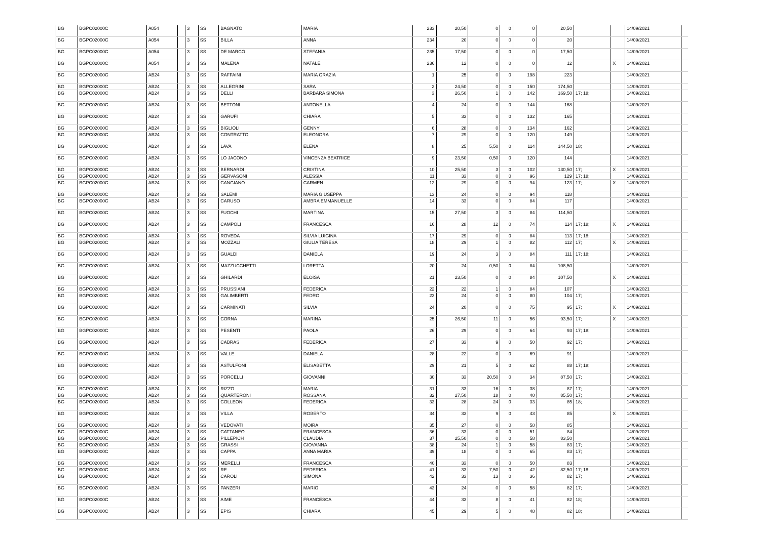| BG | BGPC02000C | A054 | | 3 | SS | BAGNATO | MARIA | 233 | 20,50 | 0 | 0 | 0 | 20,50 | | | 14/09/2021 | |
| BG | BGPC02000C | A054 | | 3 | SS | BILLA | ANNA | 234 | 20 | 0 | 0 | 0 | 20 | | | 14/09/2021 | |
| BG | BGPC02000C | A054 | | 3 | SS | DE MARCO | STEFANIA | 235 | 17,50 | 0 | 0 | 0 | 17,50 | | | 14/09/2021 | |
| BG | BGPC02000C | A054 | | 3 | SS | MALENA | NATALE | 236 | 12 | 0 | 0 | 0 | 12 | | X | 14/09/2021 | |
| BG | BGPC02000C | AB24 | | 3 | SS | RAFFAINI | MARIA GRAZIA | 1 | 25 | 0 | 0 | 198 | 223 | | | 14/09/2021 | |
| BG | BGPC02000C | AB24 | | 3 | SS | ALLEGRINI | SARA | 2 | 24,50 | 0 | 0 | 150 | 174,50 | | | 14/09/2021 | |
| BG | BGPC02000C | AB24 | | 3 | SS | DELLI | BARBARA SIMONA | 3 | 26,50 | 1 | 0 | 142 | 169,50 | 17; 18; | | 14/09/2021 | |
| BG | BGPC02000C | AB24 | | 3 | SS | BETTONI | ANTONELLA | 4 | 24 | 0 | 0 | 144 | 168 | | | 14/09/2021 | |
| BG | BGPC02000C | AB24 | | 3 | SS | GARUFI | CHIARA | 5 | 33 | 0 | 0 | 132 | 165 | | | 14/09/2021 | |
| BG | BGPC02000C | AB24 | | 3 | SS | BIGLIOLI | GENNY | 6 | 28 | 0 | 0 | 134 | 162 | | | 14/09/2021 | |
| BG | BGPC02000C | AB24 | | 3 | SS | CONTRATTO | ELEONORA | 7 | 29 | 0 | 0 | 120 | 149 | | | 14/09/2021 | |
| BG | BGPC02000C | AB24 | | 3 | SS | LAVA | ELENA | 8 | 25 | 5,50 | 0 | 114 | 144,50 | 18; | | 14/09/2021 | |
| BG | BGPC02000C | AB24 | | 3 | SS | LO JACONO | VINCENZA BEATRICE | 9 | 23,50 | 0,50 | 0 | 120 | 144 | | | 14/09/2021 | |
| BG | BGPC02000C | AB24 | | 3 | SS | BERNARDI | CRISTINA | 10 | 25,50 | 3 | 0 | 102 | 130,50 | 17; | X | 14/09/2021 | |
| BG | BGPC02000C | AB24 | | 3 | SS | GERVASONI | ALESSIA | 11 | 33 | 0 | 0 | 96 | 129 | 17; 18; | | 14/09/2021 | |
| BG | BGPC02000C | AB24 | | 3 | SS | CANGIANO | CARMEN | 12 | 29 | 0 | 0 | 94 | 123 | 17; | X | 14/09/2021 | |
| BG | BGPC02000C | AB24 | | 3 | SS | SALEMI | MARIA GIUSEPPA | 13 | 24 | 0 | 0 | 94 | 118 | | | 14/09/2021 | |
| BG | BGPC02000C | AB24 | | 3 | SS | CARUSO | AMBRA EMMANUELLE | 14 | 33 | 0 | 0 | 84 | 117 | | | 14/09/2021 | |
| BG | BGPC02000C | AB24 | | 3 | SS | FUOCHI | MARTINA | 15 | 27,50 | 3 | 0 | 84 | 114,50 | | | 14/09/2021 | |
| BG | BGPC02000C | AB24 | | 3 | SS | CAMPOLI | FRANCESCA | 16 | 28 | 12 | 0 | 74 | 114 | 17; 18; | X | 14/09/2021 | |
| BG | BGPC02000C | AB24 | | 3 | SS | ROVEDA | SILVIA LUIGINA | 17 | 29 | 0 | 0 | 84 | 113 | 17; 18; | | 14/09/2021 | |
| BG | BGPC02000C | AB24 | | 3 | SS | MOZZALI | GIULIA TERESA | 18 | 29 | 1 | 0 | 82 | 112 | 17; | X | 14/09/2021 | |
| BG | BGPC02000C | AB24 | | 3 | SS | GUALDI | DANIELA | 19 | 24 | 3 | 0 | 84 | 111 | 17; 18; | | 14/09/2021 | |
| BG | BGPC02000C | AB24 | | 3 | SS | MAZZUCCHETTI | LORETTA | 20 | 24 | 0,50 | 0 | 84 | 108,50 | | | 14/09/2021 | |
| BG | BGPC02000C | AB24 | | 3 | SS | GHILARDI | ELOISA | 21 | 23,50 | 0 | 0 | 84 | 107,50 | | X | 14/09/2021 | |
| BG | BGPC02000C | AB24 | | 3 | SS | PRUSSIANI | FEDERICA | 22 | 22 | 1 | 0 | 84 | 107 | | | 14/09/2021 | |
| BG | BGPC02000C | AB24 | | 3 | SS | GALIMBERTI | FEDRO | 23 | 24 | 0 | 0 | 80 | 104 | 17; | | 14/09/2021 | |
| BG | BGPC02000C | AB24 | | 3 | SS | CARMINATI | SILVIA | 24 | 20 | 0 | 0 | 75 | 95 | 17; | X | 14/09/2021 | |
| BG | BGPC02000C | AB24 | | 3 | SS | CORNA | MARINA | 25 | 26,50 | 11 | 0 | 56 | 93,50 | 17; | X | 14/09/2021 | |
| BG | BGPC02000C | AB24 | | 3 | SS | PESENTI | PAOLA | 26 | 29 | 0 | 0 | 64 | 93 | 17; 18; | | 14/09/2021 | |
| BG | BGPC02000C | AB24 | | 3 | SS | CABRAS | FEDERICA | 27 | 33 | 9 | 0 | 50 | 92 | 17; | | 14/09/2021 | |
| BG | BGPC02000C | AB24 | | 3 | SS | VALLE | DANIELA | 28 | 22 | 0 | 0 | 69 | 91 | | | 14/09/2021 | |
| BG | BGPC02000C | AB24 | | 3 | SS | ASTULFONI | ELISABETTA | 29 | 21 | 5 | 0 | 62 | 88 | 17; 18; | | 14/09/2021 | |
| BG | BGPC02000C | AB24 | | 3 | SS | PORCELLI | GIOVANNI | 30 | 33 | 20,50 | 0 | 34 | 87,50 | 17; | | 14/09/2021 | |
| BG | BGPC02000C | AB24 | | 3 | SS | RIZZO | MARIA | 31 | 33 | 16 | 0 | 38 | 87 | 17; | | 14/09/2021 | |
| BG | BGPC02000C | AB24 | | 3 | SS | QUARTERONI | ROSSANA | 32 | 27,50 | 18 | 0 | 40 | 85,50 | 17; | | 14/09/2021 | |
| BG | BGPC02000C | AB24 | | 3 | SS | COLLEONI | FEDERICA | 33 | 28 | 24 | 0 | 33 | 85 | 18; | | 14/09/2021 | |
| BG | BGPC02000C | AB24 | | 3 | SS | VILLA | ROBERTO | 34 | 33 | 9 | 0 | 43 | 85 | | X | 14/09/2021 | |
| BG | BGPC02000C | AB24 | | 3 | SS | VEDOVATI | MOIRA | 35 | 27 | 0 | 0 | 58 | 85 | | | 14/09/2021 | |
| BG | BGPC02000C | AB24 | | 3 | SS | CATTANEO | FRANCESCA | 36 | 33 | 0 | 0 | 51 | 84 | | | 14/09/2021 | |
| BG | BGPC02000C | AB24 | | 3 | SS | PILLEPICH | CLAUDIA | 37 | 25,50 | 0 | 0 | 58 | 83,50 | | | 14/09/2021 | |
| BG | BGPC02000C | AB24 | | 3 | SS | GRASSI | GIOVANNA | 38 | 24 | 1 | 0 | 58 | 83 | 17; | | 14/09/2021 | |
| BG | BGPC02000C | AB24 | | 3 | SS | CAPPA | ANNA MARIA | 39 | 18 | 0 | 0 | 65 | 83 | 17; | | 14/09/2021 | |
| BG | BGPC02000C | AB24 | | 3 | SS | MERELLI | FRANCESCA | 40 | 33 | 0 | 0 | 50 | 83 | | | 14/09/2021 | |
| BG | BGPC02000C | AB24 | | 3 | SS | RE | FEDERICA | 41 | 33 | 7,50 | 0 | 42 | 82,50 | 17; 18; | | 14/09/2021 | |
| BG | BGPC02000C | AB24 | | 3 | SS | CAROLI | SIMONA | 42 | 33 | 13 | 0 | 36 | 82 | 17; | | 14/09/2021 | |
| BG | BGPC02000C | AB24 | | 3 | SS | PANZERI | MARIO | 43 | 24 | 0 | 0 | 58 | 82 | 17; | | 14/09/2021 | |
| BG | BGPC02000C | AB24 | | 3 | SS | AIME | FRANCESCA | 44 | 33 | 8 | 0 | 41 | 82 | 18; | | 14/09/2021 | |
| BG | BGPC02000C | AB24 | | 3 | SS | EPIS | CHIARA | 45 | 29 | 5 | 0 | 48 | 82 | 18; | | 14/09/2021 | |